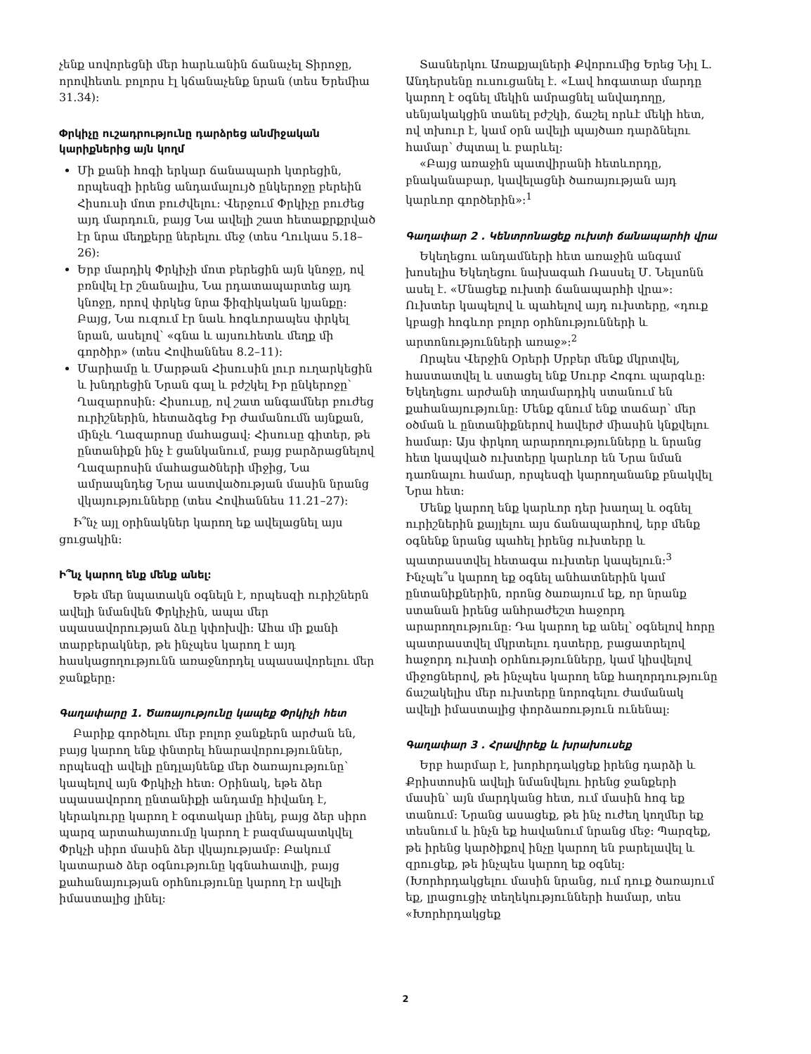չենք սովորեցնի մեր հարևանին ճանաչել Տիրոջը, որովհետև բոլորս էլ կճանաչենք նրան (տես Երեմիա 31.34)։
Փրկիչը ուշադրությունը դարձրեց անմիջական կարիքներից այն կողմ
Մի քանի հոգի երկար ճանապարհ կտրեցին, որպեսզի իրենց անդամալույծ ընկերոջը բերեին Հիսուսի մոտ բուժվելու։ Վերջում Փրկիչը բուժեց այդ մարդուն, բայց Նա ավելի շատ հետաքրքրված էր նրա մեղքերը ներելու մեջ (տես Ղուկաս 5.18–26)։
Երբ մարդիկ Փրկիչի մոտ բերեցին այն կնոջը, ով բռնվել էր շնանալիս, Նա րդատապարտեց այդ կնոջը, որով փրկեց նրա ֆիզիկական կյանքը։ Բայց, Նա ուզում էր նաև հոգևորապես փրկել նրան, ասելով՝ «գնա և այսուհետև մեղք մի գործիր» (տես Հովհաննես 8.2–11)։
Մարիամը և Մարթան Հիսուսին լուր ուղարկեցին և խնդրեցին Նրան գալ և բժշկել Իր ընկերոջը՝ Ղազարոսին։ Հիսուսը, ով շատ անգամներ բուժեց ուրիշներին, հետաձգեց Իր ժամանումն այնքան, մինչև Ղազարոսը մահացավ։ Հիսուսը գիտեր, թե ընտանիքն ինչ է ցանկանում, բայց բարձրացնելով Ղազարոսին մահացածների միջից, Նա ամրապնդեց Նրա աստվածության մասին նրանց վկայությունները (տես Հովհաննես 11.21–27)։
Ի՞նչ այլ օրինակներ կարող եք ավելացնել այս ցուցակին։
Ի՞նչ կարող ենք մենք անել։
Եթե մեր նպատակն օգնելն է, որպեսզի ուրիշներն ավելի նմանվեն Փրկիչին, ապա մեր սպասավորության ձևը կփոխվի։ Ահա մի քանի տարբերակներ, թե ինչպես կարող է այդ հասկացողությունն առաջնորդել սպասավորելու մեր ջանքերը։
Գաղափարը 1. Ծառայությունը կապեք Փրկիչի հետ
Բարիք գործելու մեր բոլոր ջանքերն արժան են, բայց կարող ենք փնտրել հնարավորություններ, որպեսզի ավելի ընդլայնենք մեր ծառայությունը՝ կապելով այն Փրկիչի հետ։ Օրինակ, եթե ձեր սպասավորող ընտանիքի անդամը հիվանդ է, կերակուրը կարող է օգտակար լինել, բայց ձեր սիրո պարզ արտահայտումը կարող է բազմապատկվել Փրկչի սիրո մասին ձեր վկայությամբ։ Բակում կատարած ձեր օգնությունը կգնահատվի, բայց քահանայության օրհնությունը կարող էր ավելի իմաստալից լինել։
Տասներկու Առաքյալների Քվորումից Երեց Նիլ Լ. Անդերսենը ուսուցանել է. «Լավ հոգատար մարդը կարող է օգնել մեկին ամրացնել անվադողը, սենյակակցին տանել բժշկի, ճաշել որևէ մեկի հետ, ով տխուր է, կամ օրն ավելի պայծառ դարձնելու համար՝ ժպտալ և բարևել։
«Բայց առաջին պատվիրանի հետևորդը, բնականաբար, կավելացնի ծառայության այդ կարևոր գործերին»։<sup>1</sup>
Գաղափար 2 . Կենտրոնացեք ուխտի ճանապարհի վրա
Եկեղեցու անդամների հետ առաջին անգամ խոսելիս Եկեղեցու նախագահ Ռասսել Մ. Նելսոնն ասել է. «Մնացեք ուխտի ճանապարհի վրա»։ Ուխտեր կապելով և պահելով այդ ուխտերը, «դուք կբացի հոգևոր բոլոր օրհնությունների և արտոնությունների առաջ»։<sup>2</sup>
Որպես Վերջին Օրերի Սրբեր մենք մկրտվել, հաստատվել և ստացել ենք Սուրբ Հոգու պարգևը։ Եկեղեցու արժանի տղամարդիկ ստանում են քահանայությունը։ Մենք գնում ենք տաճար՝ մեր օծման և ընտանիքներով հավերժ միասին կնքվելու համար։ Այս փրկող արարողությունները և նրանց հետ կապված ուխտերը կարևոր են Նրա նման դառնալու համար, որպեսզի կարողանանք բնակվել Նրա հետ։
Մենք կարող ենք կարևոր դեր խաղալ և օգնել ուրիշներին քայլելու այս ճանապարհով, երբ մենք օգնենք նրանց պահել իրենց ուխտերը և պատրաստվել հետագա ուխտեր կապելուն։<sup>3</sup> Ինչպե՞ս կարող եք օգնել անհատներին կամ ընտանիքներին, որոնց ծառայում եք, որ նրանք ստանան իրենց անհրաժեշտ հաջորդ արարողությունը։ Դա կարող եք անել՝ օգնելով հորը պատրաստվել մկրտելու դստերը, բացատրելով հաջորդ ուխտի օրհնությունները, կամ կիսվելով միջոցներով, թե ինչպես կարող ենք հաղորդությունը ճաշակելիս մեր ուխտերը նորոգելու ժամանակ ավելի իմաստալից փորձառություն ունենալ։
Գաղափար 3 . Հրավիրեք և խրախուսեք
Երբ հարմար է, խորհրդակցեք իրենց դարձի և Քրիստոսին ավելի նմանվելու իրենց ջանքերի մասին՝ այն մարդկանց հետ, ում մասին հոգ եք տանում։ Նրանց ասացեք, թե ինչ ուժեղ կողմեր եք տեսնում և ինչն եք հավանում նրանց մեջ։ Պարզեք, թե իրենց կարծիքով ինչը կարող են բարելավել և զրուցեք, թե ինչպես կարող եք օգնել։ (Խորհրդակցելու մասին նրանց, ում դուք ծառայում եք, լրացուցիչ տեղեկությունների համար, տես «Խորհրդակցեք
2